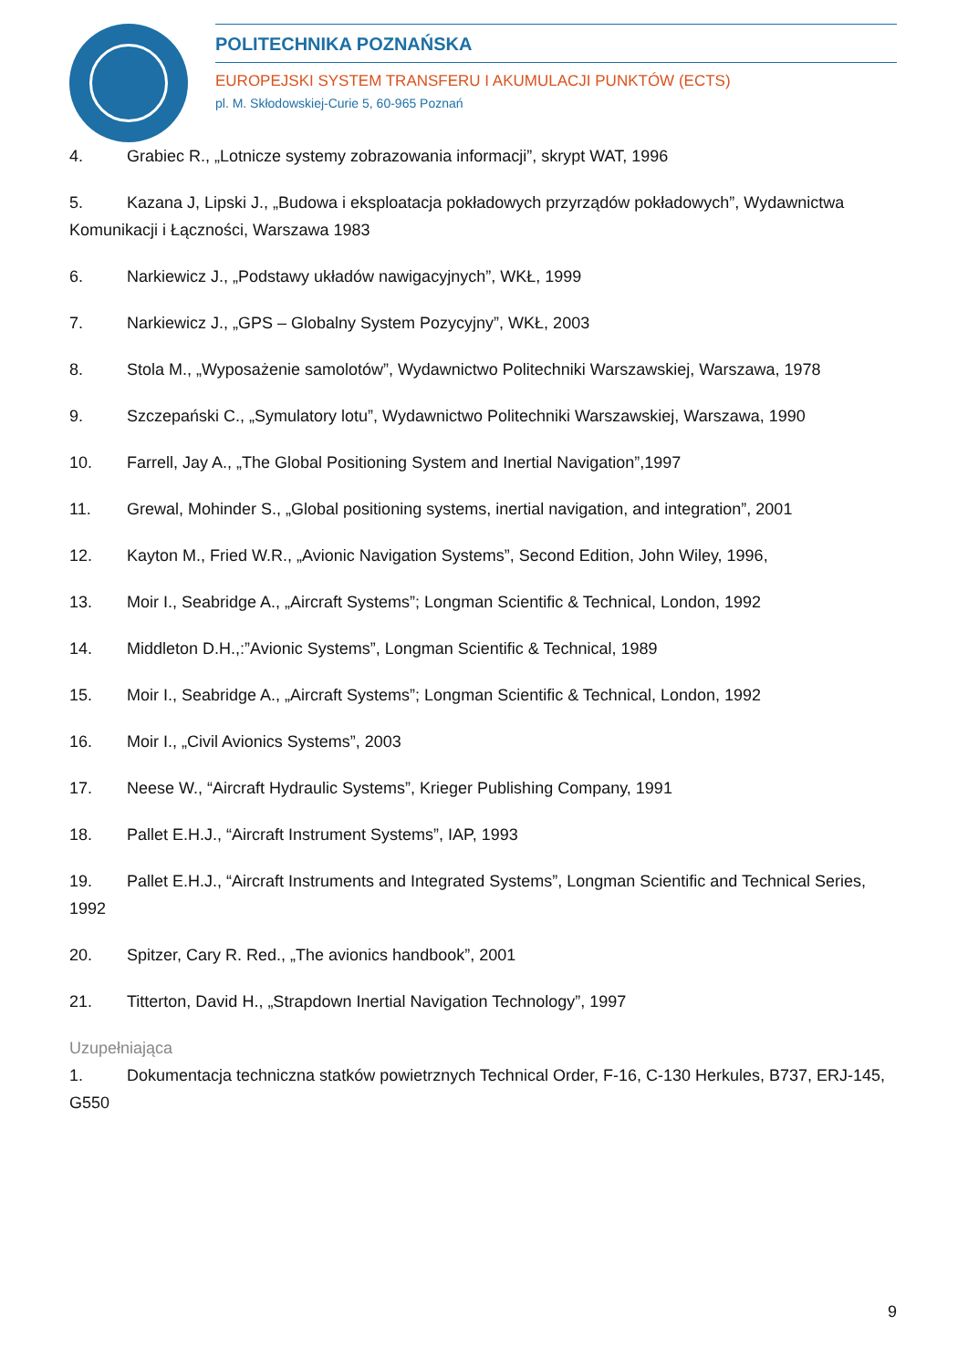POLITECHNIKA POZNAŃSKA
EUROPEJSKI SYSTEM TRANSFERU I AKUMULACJI PUNKTÓW (ECTS)
pl. M. Skłodowskiej-Curie 5, 60-965 Poznań
4. Grabiec R., „Lotnicze systemy zobrazowania informacji”, skrypt WAT, 1996
5. Kazana J, Lipski J., „Budowa i eksploatacja pokładowych przyrządów pokładowych”, Wydawnictwa Komunikacji i Łączności, Warszawa 1983
6. Narkiewicz J., „Podstawy układów nawigacyjnych”, WKŁ, 1999
7. Narkiewicz J., „GPS – Globalny System Pozycyjny”, WKŁ, 2003
8. Stola M., „Wyposażenie samolotów”, Wydawnictwo Politechniki Warszawskiej, Warszawa, 1978
9. Szczepański C., „Symulatory lotu”, Wydawnictwo Politechniki Warszawskiej, Warszawa, 1990
10. Farrell, Jay A., „The Global Positioning System and Inertial Navigation”,1997
11. Grewal, Mohinder S., „Global positioning systems, inertial navigation, and integration”, 2001
12. Kayton M., Fried W.R., „Avionic Navigation Systems”, Second Edition, John Wiley, 1996,
13. Moir I., Seabridge A., „Aircraft Systems”; Longman Scientific & Technical, London, 1992
14. Middleton D.H.,:”Avionic Systems”, Longman Scientific & Technical, 1989
15. Moir I., Seabridge A., „Aircraft Systems”; Longman Scientific & Technical, London, 1992
16. Moir I., „Civil Avionics Systems”, 2003
17. Neese W., “Aircraft Hydraulic Systems”, Krieger Publishing Company, 1991
18. Pallet E.H.J., “Aircraft Instrument Systems”, IAP, 1993
19. Pallet E.H.J., “Aircraft Instruments and Integrated Systems”, Longman Scientific and Technical Series, 1992
20. Spitzer, Cary R. Red., „The avionics handbook”, 2001
21. Titterton, David H., „Strapdown Inertial Navigation Technology”, 1997
Uzupełniająca
1. Dokumentacja techniczna statków powietrznych Technical Order, F-16, C-130 Herkules, B737, ERJ-145, G550
9